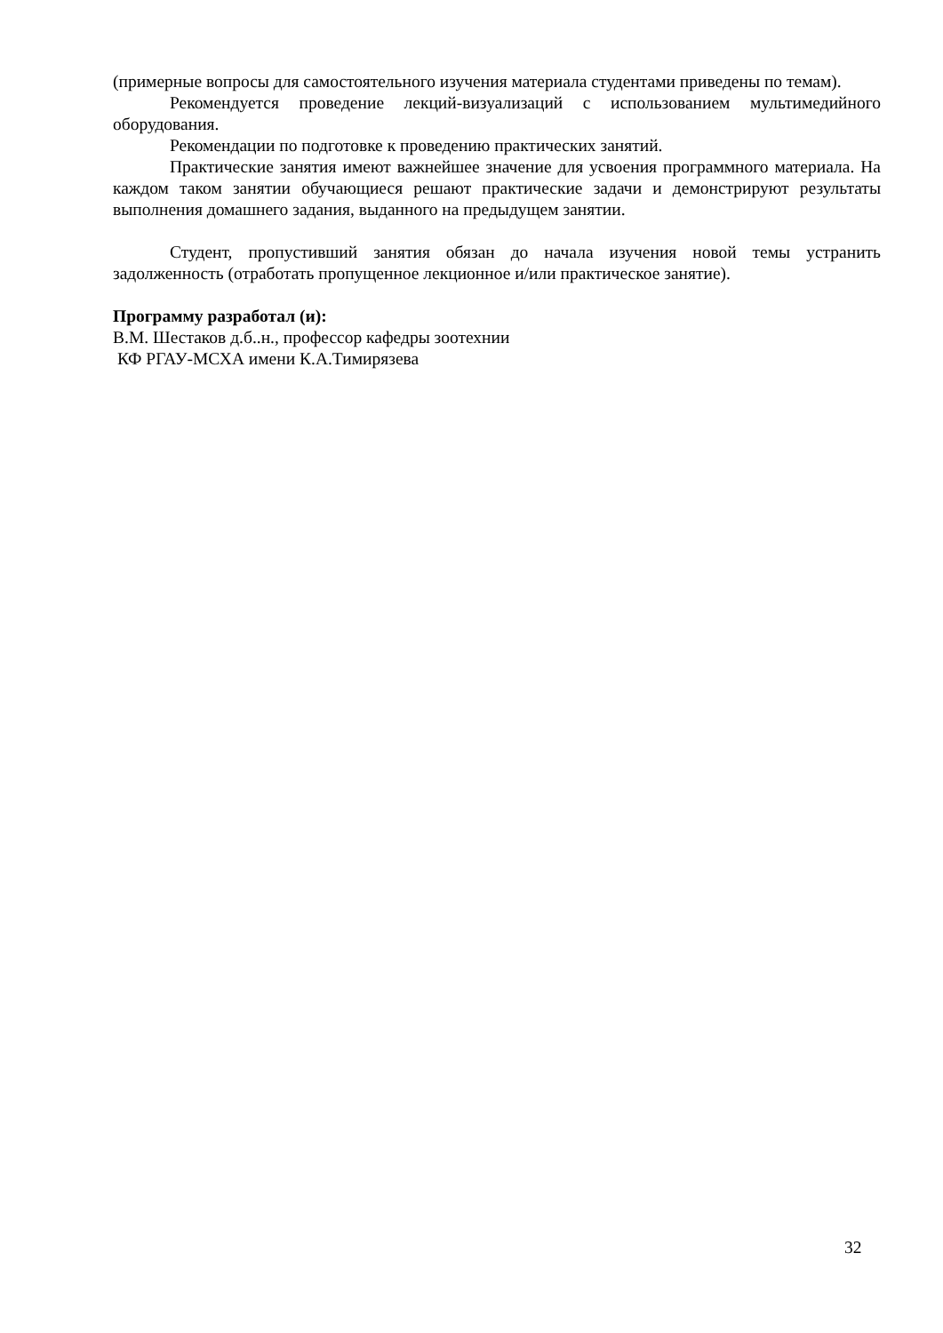(примерные вопросы для самостоятельного изучения материала студентами приведены по темам).
Рекомендуется проведение лекций-визуализаций с использованием мультимедийного оборудования.
Рекомендации по подготовке к проведению практических занятий.
Практические занятия имеют важнейшее значение для усвоения программного материала. На каждом таком занятии обучающиеся решают практические задачи и демонстрируют результаты выполнения домашнего задания, выданного на предыдущем занятии.
Студент, пропустивший занятия обязан до начала изучения новой темы устранить задолженность (отработать пропущенное лекционное и/или практическое занятие).
Программу разработал (и):
В.М. Шестаков д.б..н., профессор кафедры зоотехнии
КФ РГАУ-МСХА имени К.А.Тимирязева
32